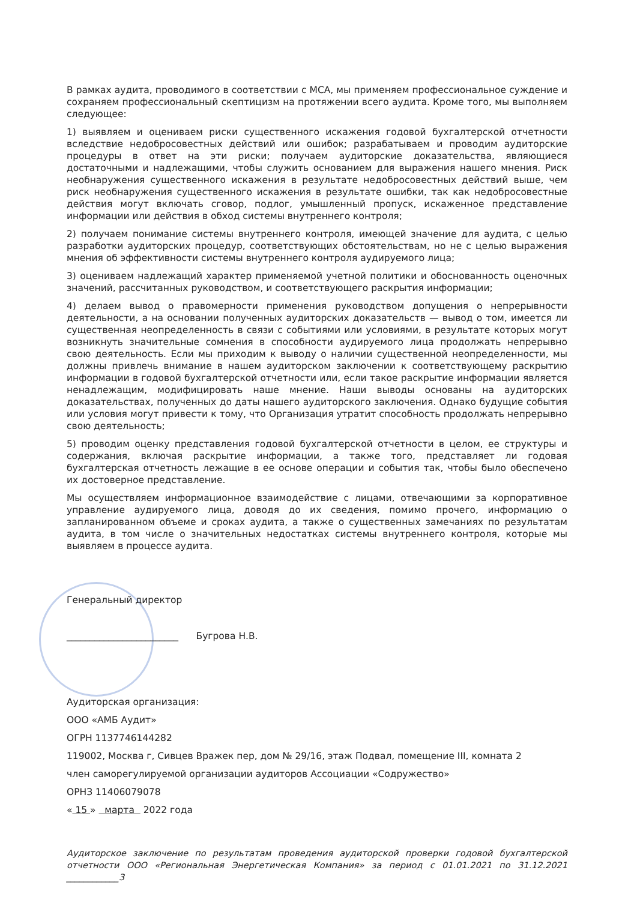В рамках аудита, проводимого в соответствии с МСА, мы применяем профессиональное суждение и сохраняем профессиональный скептицизм на протяжении всего аудита. Кроме того, мы выполняем следующее:
1) выявляем и оцениваем риски существенного искажения годовой бухгалтерской отчетности вследствие недобросовестных действий или ошибок; разрабатываем и проводим аудиторские процедуры в ответ на эти риски; получаем аудиторские доказательства, являющиеся достаточными и надлежащими, чтобы служить основанием для выражения нашего мнения. Риск необнаружения существенного искажения в результате недобросовестных действий выше, чем риск необнаружения существенного искажения в результате ошибки, так как недобросовестные действия могут включать сговор, подлог, умышленный пропуск, искаженное представление информации или действия в обход системы внутреннего контроля;
2) получаем понимание системы внутреннего контроля, имеющей значение для аудита, с целью разработки аудиторских процедур, соответствующих обстоятельствам, но не с целью выражения мнения об эффективности системы внутреннего контроля аудируемого лица;
3) оцениваем надлежащий характер применяемой учетной политики и обоснованность оценочных значений, рассчитанных руководством, и соответствующего раскрытия информации;
4) делаем вывод о правомерности применения руководством допущения о непрерывности деятельности, а на основании полученных аудиторских доказательств — вывод о том, имеется ли существенная неопределенность в связи с событиями или условиями, в результате которых могут возникнуть значительные сомнения в способности аудируемого лица продолжать непрерывно свою деятельность. Если мы приходим к выводу о наличии существенной неопределенности, мы должны привлечь внимание в нашем аудиторском заключении к соответствующему раскрытию информации в годовой бухгалтерской отчетности или, если такое раскрытие информации является ненадлежащим, модифицировать наше мнение. Наши выводы основаны на аудиторских доказательствах, полученных до даты нашего аудиторского заключения. Однако будущие события или условия могут привести к тому, что Организация утратит способность продолжать непрерывно свою деятельность;
5) проводим оценку представления годовой бухгалтерской отчетности в целом, ее структуры и содержания, включая раскрытие информации, а также того, представляет ли годовая бухгалтерская отчетность лежащие в ее основе операции и события так, чтобы было обеспечено их достоверное представление.
Мы осуществляем информационное взаимодействие с лицами, отвечающими за корпоративное управление аудируемого лица, доводя до их сведения, помимо прочего, информацию о запланированном объеме и сроках аудита, а также о существенных замечаниях по результатам аудита, в том числе о значительных недостатках системы внутреннего контроля, которые мы выявляем в процессе аудита.
Генеральный директор
________________________ Бугрова Н.В.
Аудиторская организация:
ООО «АМБ Аудит»
ОГРН 1137746144282
119002, Москва г, Сивцев Вражек пер, дом № 29/16, этаж Подвал, помещение III, комната 2
член саморегулируемой организации аудиторов Ассоциации «Содружество»
ОРНЗ 11406079078
« 15 » марта 2022 года
Аудиторское заключение по результатам проведения аудиторской проверки годовой бухгалтерской отчетности ООО «Региональная Энергетическая Компания» за период с 01.01.2021 по 31.12.2021 ____________3